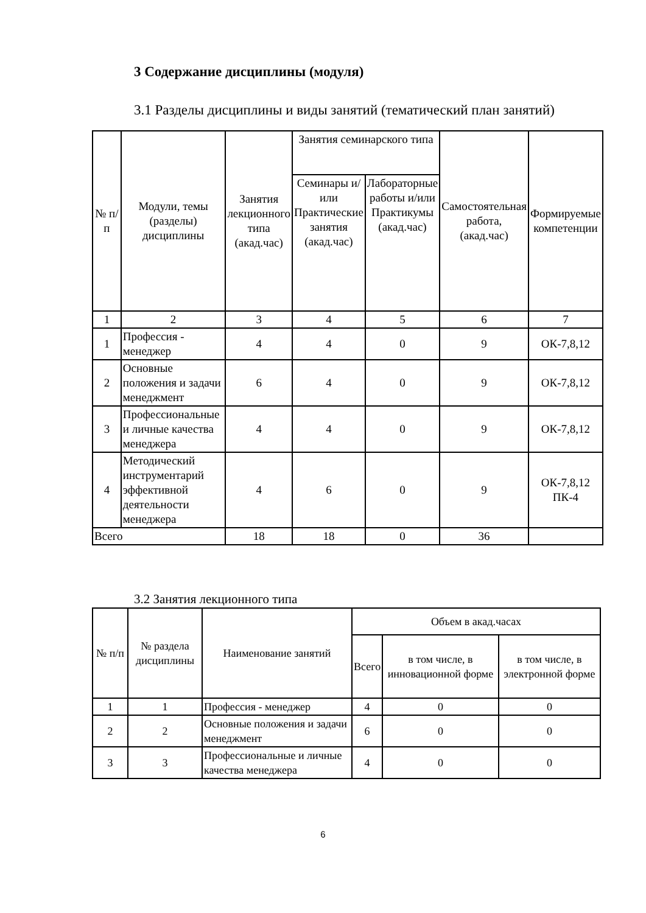3 Содержание дисциплины (модуля)
3.1 Разделы дисциплины и виды занятий (тематический план занятий)
| № п/п | Модули, темы (разделы) дисциплины | Занятия лекционного типа (акад.час) | Занятия семинарского типа | | Самостоятельная работа, (акад.час) | Формируемые компетенции |
| --- | --- | --- | --- | --- | --- | --- |
| | | | Семинары и/или Практические занятия (акад.час) | Лабораторные работы и/или Практикумы (акад.час) | | |
| 1 | 2 | 3 | 4 | 5 | 6 | 7 |
| 1 | Профессия - менеджер | 4 | 4 | 0 | 9 | ОК-7,8,12 |
| 2 | Основные положения и задачи менеджмент | 6 | 4 | 0 | 9 | ОК-7,8,12 |
| 3 | Профессиональные и личные качества менеджера | 4 | 4 | 0 | 9 | ОК-7,8,12 |
| 4 | Методический инструментарий эффективной деятельности менеджера | 4 | 6 | 0 | 9 | ОК-7,8,12 ПК-4 |
| Всего | | 18 | 18 | 0 | 36 | |
3.2 Занятия лекционного типа
| № п/п | № раздела дисциплины | Наименование занятий | Объем в акад.часах | | |
| --- | --- | --- | --- | --- | --- |
| | | | Всего | в том числе, в инновационной форме | в том числе, в электронной форме |
| 1 | 1 | Профессия - менеджер | 4 | 0 | 0 |
| 2 | 2 | Основные положения и задачи менеджмент | 6 | 0 | 0 |
| 3 | 3 | Профессиональные и личные качества менеджера | 4 | 0 | 0 |
6